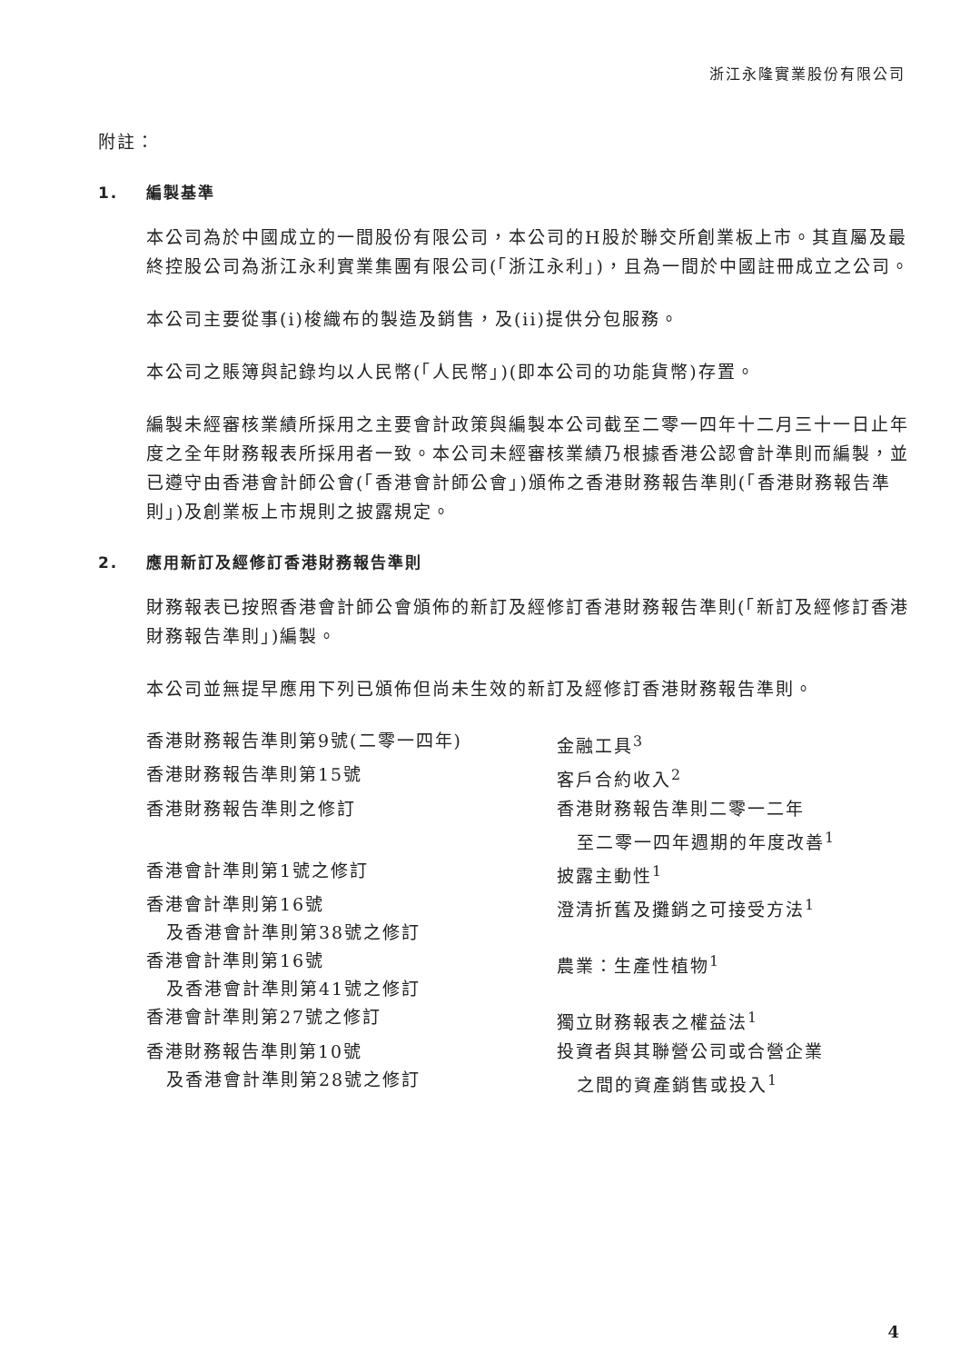浙江永隆實業股份有限公司
附註：
1. 編製基準
本公司為於中國成立的一間股份有限公司，本公司的H股於聯交所創業板上市。其直屬及最終控股公司為浙江永利實業集團有限公司(「浙江永利」)，且為一間於中國註冊成立之公司。
本公司主要從事(i)梭織布的製造及銷售，及(ii)提供分包服務。
本公司之賬簿與記錄均以人民幣(「人民幣」)(即本公司的功能貨幣)存置。
編製未經審核業績所採用之主要會計政策與編製本公司截至二零一四年十二月三十一日止年度之全年財務報表所採用者一致。本公司未經審核業績乃根據香港公認會計準則而編製，並已遵守由香港會計師公會(「香港會計師公會」)頒佈之香港財務報告準則(「香港財務報告準則」)及創業板上市規則之披露規定。
2. 應用新訂及經修訂香港財務報告準則
財務報表已按照香港會計師公會頒佈的新訂及經修訂香港財務報告準則(「新訂及經修訂香港財務報告準則」)編製。
本公司並無提早應用下列已頒佈但尚未生效的新訂及經修訂香港財務報告準則。
| 香港財務報告準則第9號(二零一四年) | 金融工具<sup>3</sup> |
| 香港財務報告準則第15號 | 客戶合約收入<sup>2</sup> |
| 香港財務報告準則之修訂 | 香港財務報告準則二零一二年 至二零一四年週期的年度改善<sup>1</sup> |
| 香港會計準則第1號之修訂 | 披露主動性<sup>1</sup> |
| 香港會計準則第16號 及香港會計準則第38號之修訂 | 澄清折舊及攤銷之可接受方法<sup>1</sup> |
| 香港會計準則第16號 及香港會計準則第41號之修訂 | 農業：生產性植物<sup>1</sup> |
| 香港會計準則第27號之修訂 | 獨立財務報表之權益法<sup>1</sup> |
| 香港財務報告準則第10號 及香港會計準則第28號之修訂 | 投資者與其聯營公司或合營企業 之間的資產銷售或投入<sup>1</sup> |
4